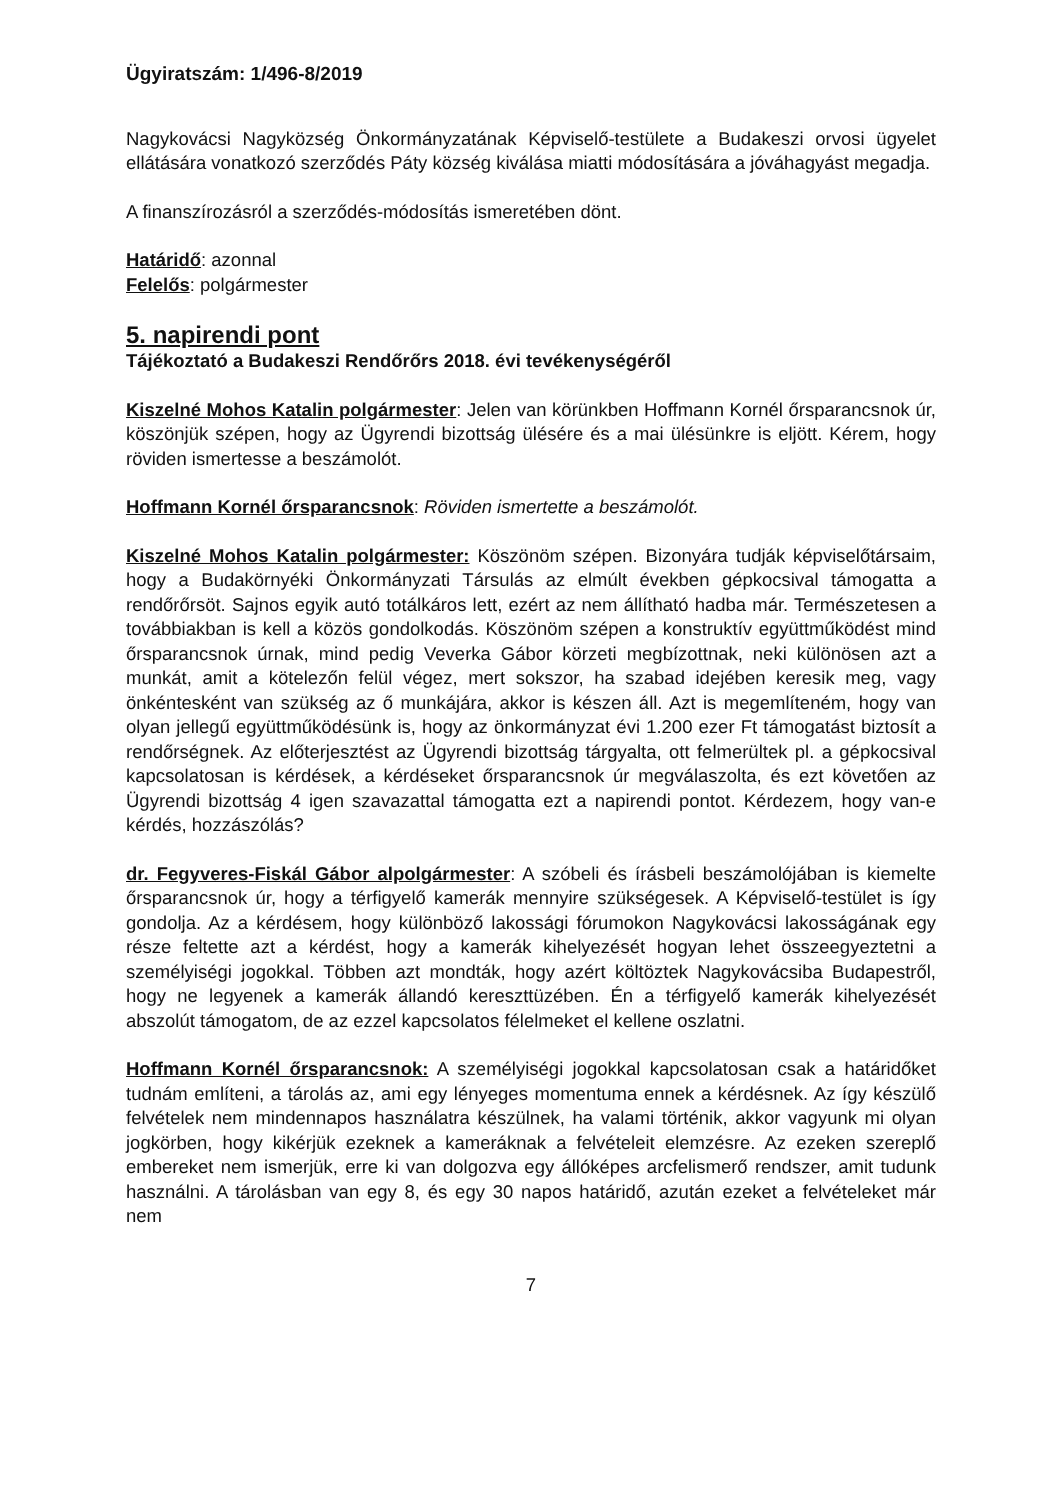Ügyiratszám: 1/496-8/2019
Nagykovácsi Nagyközség Önkormányzatának Képviselő-testülete a Budakeszi orvosi ügyelet ellátására vonatkozó szerződés Páty község kiválása miatti módosítására a jóváhagyást megadja.
A finanszírozásról a szerződés-módosítás ismeretében dönt.
Határidő: azonnal
Felelős: polgármester
5. napirendi pont
Tájékoztató a Budakeszi Rendőrőrs 2018. évi tevékenységéről
Kiszelné Mohos Katalin polgármester: Jelen van körünkben Hoffmann Kornél őrsparancsnok úr, köszönjük szépen, hogy az Ügyrendi bizottság ülésére és a mai ülésünkre is eljött. Kérem, hogy röviden ismertesse a beszámolót.
Hoffmann Kornél őrsparancsnok: Röviden ismertette a beszámolót.
Kiszelné Mohos Katalin polgármester: Köszönöm szépen. Bizonyára tudják képviselőtársaim, hogy a Budakörnyéki Önkormányzati Társulás az elmúlt években gépkocsival támogatta a rendőrőrsöt. Sajnos egyik autó totálkáros lett, ezért az nem állítható hadba már. Természetesen a továbbiakban is kell a közös gondolkodás. Köszönöm szépen a konstruktív együttműködést mind őrsparancsnok úrnak, mind pedig Veverka Gábor körzeti megbízottnak, neki különösen azt a munkát, amit a kötelezőn felül végez, mert sokszor, ha szabad idejében keresik meg, vagy önkéntesként van szükség az ő munkájára, akkor is készen áll. Azt is megemlíteném, hogy van olyan jellegű együttműködésünk is, hogy az önkormányzat évi 1.200 ezer Ft támogatást biztosít a rendőrségnek. Az előterjesztést az Ügyrendi bizottság tárgyalta, ott felmerültek pl. a gépkocsival kapcsolatosan is kérdések, a kérdéseket őrsparancsnok úr megválaszolta, és ezt követően az Ügyrendi bizottság 4 igen szavazattal támogatta ezt a napirendi pontot. Kérdezem, hogy van-e kérdés, hozzászólás?
dr. Fegyveres-Fiskál Gábor alpolgármester: A szóbeli és írásbeli beszámolójában is kiemelte őrsparancsnok úr, hogy a térfigyelő kamerák mennyire szükségesek. A Képviselő-testület is így gondolja. Az a kérdésem, hogy különböző lakossági fórumokon Nagykovácsi lakosságának egy része feltette azt a kérdést, hogy a kamerák kihelyezését hogyan lehet összeegyeztetni a személyiségi jogokkal. Többen azt mondták, hogy azért költöztek Nagykovácsiba Budapestről, hogy ne legyenek a kamerák állandó kereszttüzében. Én a térfigyelő kamerák kihelyezését abszolút támogatom, de az ezzel kapcsolatos félelmeket el kellene oszlatni.
Hoffmann Kornél őrsparancsnok: A személyiségi jogokkal kapcsolatosan csak a határidőket tudnám említeni, a tárolás az, ami egy lényeges momentuma ennek a kérdésnek. Az így készülő felvételek nem mindennapos használatra készülnek, ha valami történik, akkor vagyunk mi olyan jogkörben, hogy kikérjük ezeknek a kameráknak a felvételeit elemzésre. Az ezeken szereplő embereket nem ismerjük, erre ki van dolgozva egy állóképes arcfelismerő rendszer, amit tudunk használni. A tárolásban van egy 8, és egy 30 napos határidő, azután ezeket a felvételeket már nem
7